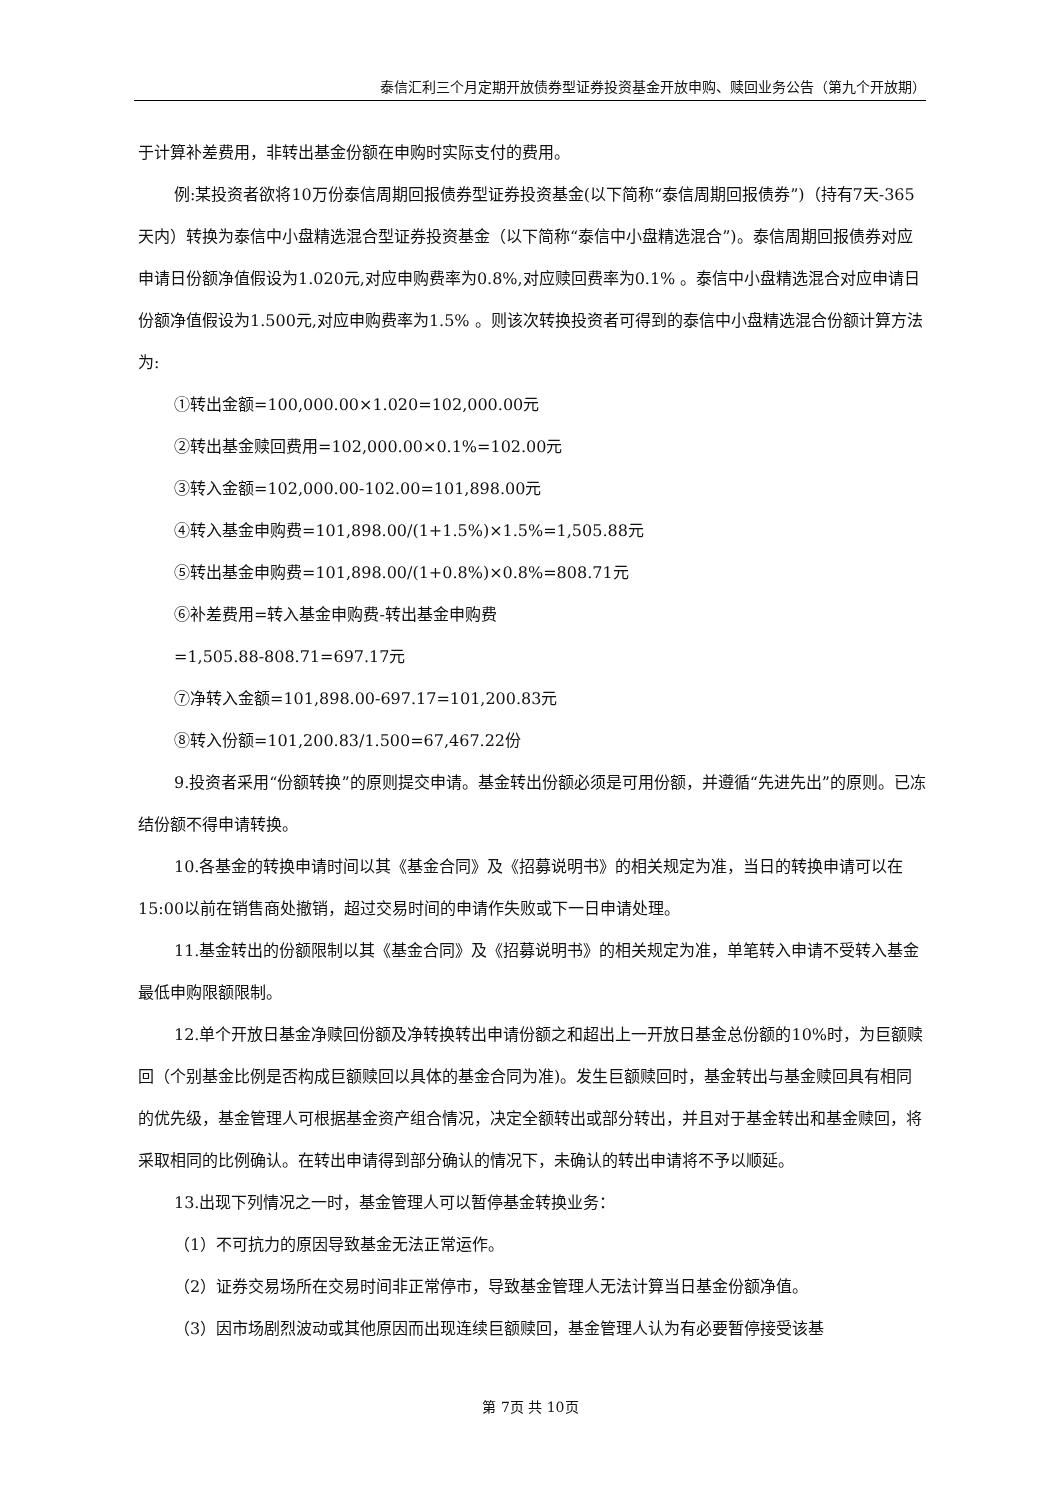泰信汇利三个月定期开放债券型证券投资基金开放申购、赎回业务公告（第九个开放期）
于计算补差费用，非转出基金份额在申购时实际支付的费用。
例:某投资者欲将10万份泰信周期回报债券型证券投资基金(以下简称“泰信周期回报债券”)（持有7天-365天内）转换为泰信中小盘精选混合型证券投资基金（以下简称“泰信中小盘精选混合”)。泰信周期回报债券对应申请日份额净值假设为1.020元,对应申购费率为0.8%,对应赎回费率为0.1% 。泰信中小盘精选混合对应申请日份额净值假设为1.500元,对应申购费率为1.5% 。则该次转换投资者可得到的泰信中小盘精选混合份额计算方法为:
①转出金额=100,000.00×1.020=102,000.00元
②转出基金赎回费用=102,000.00×0.1%=102.00元
③转入金额=102,000.00-102.00=101,898.00元
④转入基金申购费=101,898.00/(1+1.5%)×1.5%=1,505.88元
⑤转出基金申购费=101,898.00/(1+0.8%)×0.8%=808.71元
⑥补差费用=转入基金申购费-转出基金申购费
=1,505.88-808.71=697.17元
⑦净转入金额=101,898.00-697.17=101,200.83元
⑧转入份额=101,200.83/1.500=67,467.22份
9.投资者采用“份额转换”的原则提交申请。基金转出份额必须是可用份额，并遵循“先进先出”的原则。已冻结份额不得申请转换。
10.各基金的转换申请时间以其《基金合同》及《招募说明书》的相关规定为准，当日的转换申请可以在15:00以前在销售商处撤销，超过交易时间的申请作失败或下一日申请处理。
11.基金转出的份额限制以其《基金合同》及《招募说明书》的相关规定为准，单笔转入申请不受转入基金最低申购限额限制。
12.单个开放日基金净赎回份额及净转换转出申请份额之和超出上一开放日基金总份额的10%时，为巨额赎回（个别基金比例是否构成巨额赎回以具体的基金合同为准)。发生巨额赎回时，基金转出与基金赎回具有相同的优先级，基金管理人可根据基金资产组合情况，决定全额转出或部分转出，并且对于基金转出和基金赎回，将采取相同的比例确认。在转出申请得到部分确认的情况下，未确认的转出申请将不予以顺延。
13.出现下列情况之一时，基金管理人可以暂停基金转换业务：
（1）不可抗力的原因导致基金无法正常运作。
（2）证券交易场所在交易时间非正常停市，导致基金管理人无法计算当日基金份额净值。
（3）因市场剧烈波动或其他原因而出现连续巨额赎回，基金管理人认为有必要暂停接受该基
第 7页 共 10页